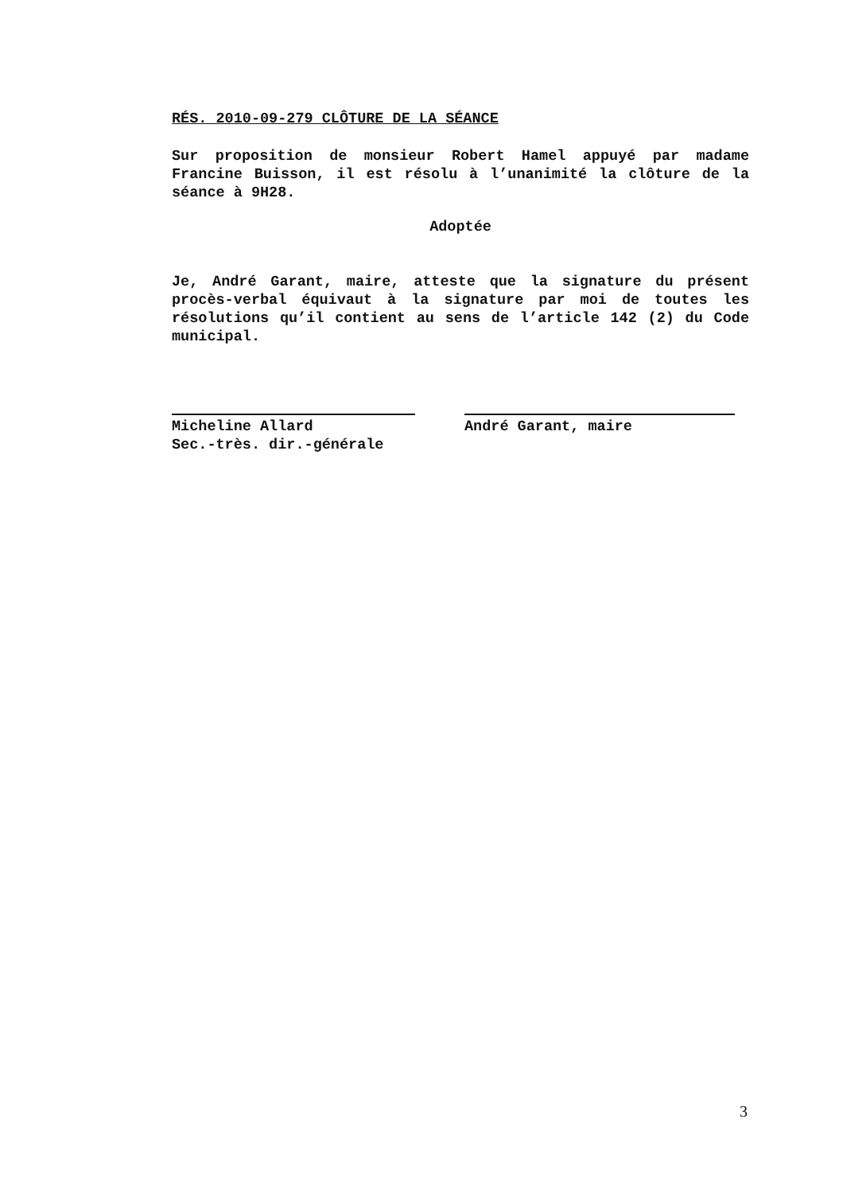RÉS. 2010-09-279 CLÔTURE DE LA SÉANCE
Sur proposition de monsieur Robert Hamel appuyé par madame Francine Buisson, il est résolu à l’unanimité la clôture de la séance à 9H28.
Adoptée
Je, André Garant, maire, atteste que la signature du présent procès-verbal équivaut à la signature par moi de toutes les résolutions qu’il contient au sens de l’article 142 (2) du Code municipal.
Micheline Allard
Sec.-très. dir.-générale
André Garant, maire
3